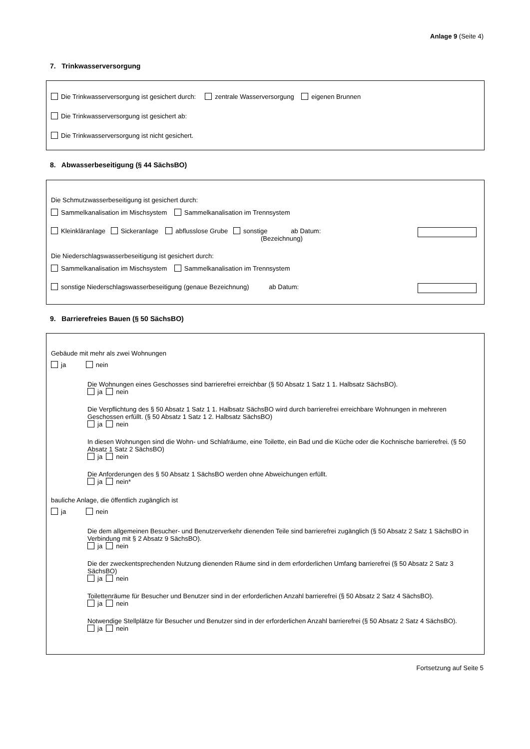Anlage 9 (Seite 4)
7. Trinkwasserversorgung
Die Trinkwasserversorgung ist gesichert durch: zentrale Wasserversorgung eigenen Brunnen
Die Trinkwasserversorgung ist gesichert ab:
Die Trinkwasserversorgung ist nicht gesichert.
8. Abwasserbeseitigung (§ 44 SächsBO)
Die Schmutzwasserbeseitigung ist gesichert durch:
Sammelkanalisation im Mischsystem Sammelkanalisation im Trennsystem
Kleinkläranlage Sickeranlage abflusslose Grube sonstige ab Datum:
(Bezeichnung)
Die Niederschlagswasserbeseitigung ist gesichert durch:
Sammelkanalisation im Mischsystem Sammelkanalisation im Trennsystem
sonstige Niederschlagswasserbeseitigung (genaue Bezeichnung) ab Datum:
9. Barrierefreies Bauen (§ 50 SächsBO)
Gebäude mit mehr als zwei Wohnungen
ja nein
Die Wohnungen eines Geschosses sind barrierefrei erreichbar (§ 50 Absatz 1 Satz 1 1. Halbsatz SächsBO).
ja nein
Die Verpflichtung des § 50 Absatz 1 Satz 1 1. Halbsatz SächsBO wird durch barrierefrei erreichbare Wohnungen in mehreren Geschossen erfüllt. (§ 50 Absatz 1 Satz 1 2. Halbsatz SächsBO)
ja nein
In diesen Wohnungen sind die Wohn- und Schlafräume, eine Toilette, ein Bad und die Küche oder die Kochnische barrierefrei. (§ 50 Absatz 1 Satz 2 SächsBO)
ja nein
Die Anforderungen des § 50 Absatz 1 SächsBO werden ohne Abweichungen erfüllt.
ja nein*
bauliche Anlage, die öffentlich zugänglich ist
ja nein
Die dem allgemeinen Besucher- und Benutzerverkehr dienenden Teile sind barrierefrei zugänglich (§ 50 Absatz 2 Satz 1 SächsBO in Verbindung mit § 2 Absatz 9 SächsBO).
ja nein
Die der zweckentsprechenden Nutzung dienenden Räume sind in dem erforderlichen Umfang barrierefrei (§ 50 Absatz 2 Satz 3 SächsBO)
ja nein
Toilettenräume für Besucher und Benutzer sind in der erforderlichen Anzahl barrierefrei (§ 50 Absatz 2 Satz 4 SächsBO).
ja nein
Notwendige Stellplätze für Besucher und Benutzer sind in der erforderlichen Anzahl barrierefrei (§ 50 Absatz 2 Satz 4 SächsBO).
ja nein
Fortsetzung auf Seite 5